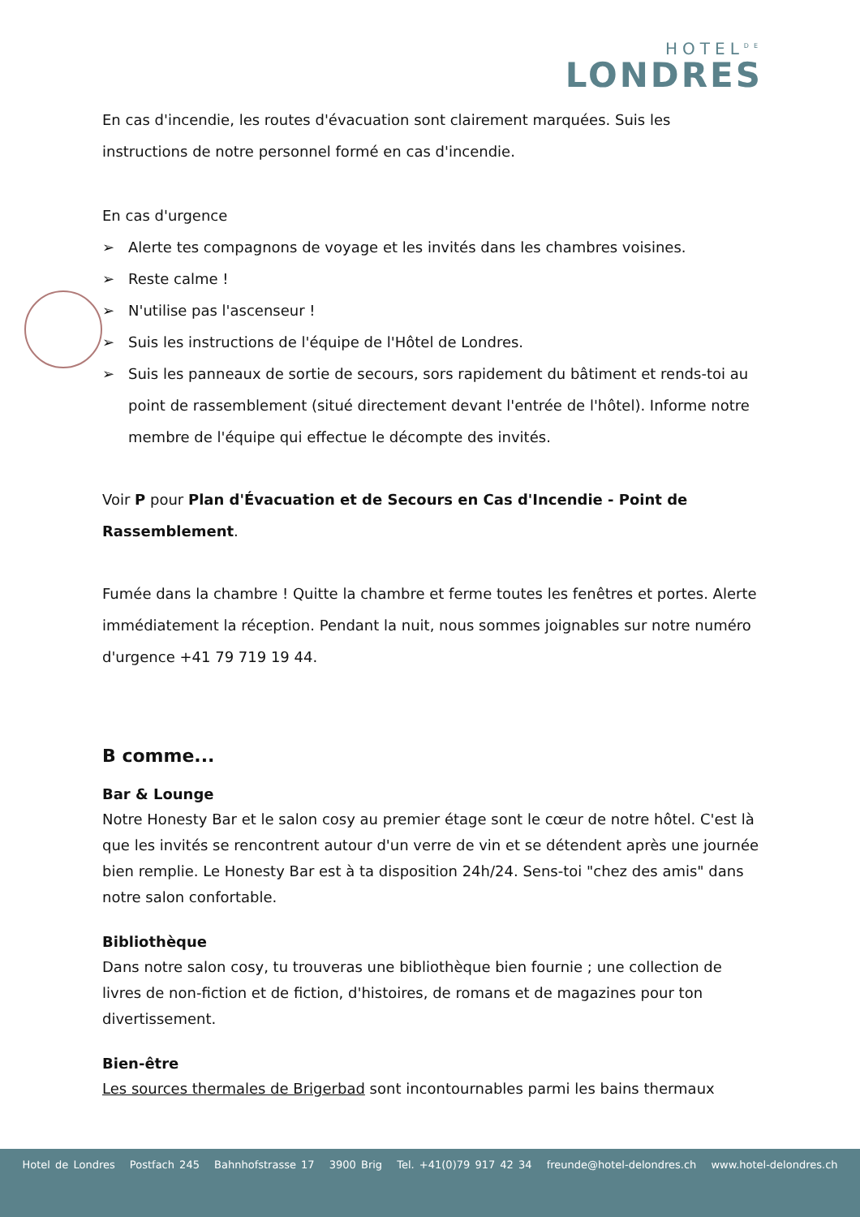HOTEL<sup>DE</sup>
LONDRES
En cas d'incendie, les routes d'évacuation sont clairement marquées. Suis les instructions de notre personnel formé en cas d'incendie.
En cas d'urgence
➢ Alerte tes compagnons de voyage et les invités dans les chambres voisines.
➢ Reste calme !
➢ N'utilise pas l'ascenseur !
➢ Suis les instructions de l'équipe de l'Hôtel de Londres.
➢ Suis les panneaux de sortie de secours, sors rapidement du bâtiment et rends-toi au point de rassemblement (situé directement devant l'entrée de l'hôtel). Informe notre membre de l'équipe qui effectue le décompte des invités.
Voir P pour Plan d'Évacuation et de Secours en Cas d'Incendie - Point de Rassemblement.
Fumée dans la chambre ! Quitte la chambre et ferme toutes les fenêtres et portes. Alerte immédiatement la réception. Pendant la nuit, nous sommes joignables sur notre numéro d'urgence +41 79 719 19 44.
B comme...
Bar & Lounge
Notre Honesty Bar et le salon cosy au premier étage sont le cœur de notre hôtel. C'est là que les invités se rencontrent autour d'un verre de vin et se détendent après une journée bien remplie. Le Honesty Bar est à ta disposition 24h/24. Sens-toi "chez des amis" dans notre salon confortable.
Bibliothèque
Dans notre salon cosy, tu trouveras une bibliothèque bien fournie ; une collection de livres de non-fiction et de fiction, d'histoires, de romans et de magazines pour ton divertissement.
Bien-être
Les sources thermales de Brigerbad sont incontournables parmi les bains thermaux
Hotel de Londres Postfach 245 Bahnhofstrasse 17 3900 Brig Tel. +41(0)79 917 42 34 freunde@hotel-delondres.ch www.hotel-delondres.ch